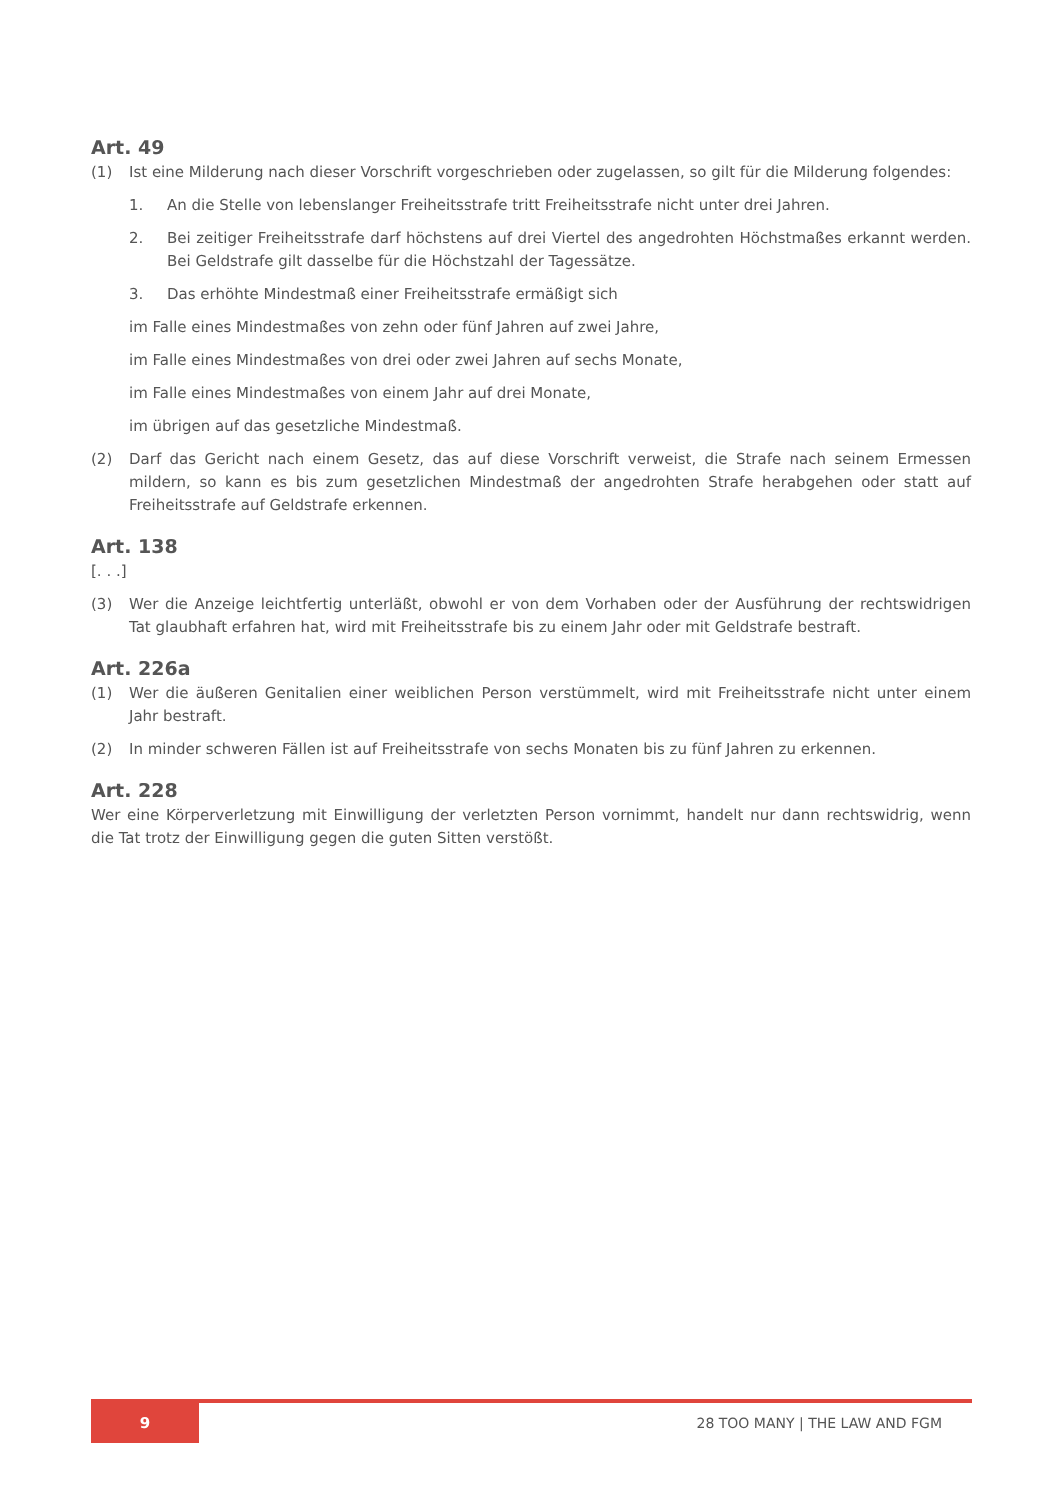Art. 49
(1) Ist eine Milderung nach dieser Vorschrift vorgeschrieben oder zugelassen, so gilt für die Milderung folgendes:
1. An die Stelle von lebenslanger Freiheitsstrafe tritt Freiheitsstrafe nicht unter drei Jahren.
2. Bei zeitiger Freiheitsstrafe darf höchstens auf drei Viertel des angedrohten Höchstmaßes erkannt werden. Bei Geldstrafe gilt dasselbe für die Höchstzahl der Tagessätze.
3. Das erhöhte Mindestmaß einer Freiheitsstrafe ermäßigt sich
im Falle eines Mindestmaßes von zehn oder fünf Jahren auf zwei Jahre,
im Falle eines Mindestmaßes von drei oder zwei Jahren auf sechs Monate,
im Falle eines Mindestmaßes von einem Jahr auf drei Monate,
im übrigen auf das gesetzliche Mindestmaß.
(2) Darf das Gericht nach einem Gesetz, das auf diese Vorschrift verweist, die Strafe nach seinem Ermessen mildern, so kann es bis zum gesetzlichen Mindestmaß der angedrohten Strafe herabgehen oder statt auf Freiheitsstrafe auf Geldstrafe erkennen.
Art. 138
[. . .]
(3) Wer die Anzeige leichtfertig unterläßt, obwohl er von dem Vorhaben oder der Ausführung der rechtswidrigen Tat glaubhaft erfahren hat, wird mit Freiheitsstrafe bis zu einem Jahr oder mit Geldstrafe bestraft.
Art. 226a
(1) Wer die äußeren Genitalien einer weiblichen Person verstümmelt, wird mit Freiheitsstrafe nicht unter einem Jahr bestraft.
(2) In minder schweren Fällen ist auf Freiheitsstrafe von sechs Monaten bis zu fünf Jahren zu erkennen.
Art. 228
Wer eine Körperverletzung mit Einwilligung der verletzten Person vornimmt, handelt nur dann rechtswidrig, wenn die Tat trotz der Einwilligung gegen die guten Sitten verstößt.
9
28 TOO MANY | THE LAW AND FGM